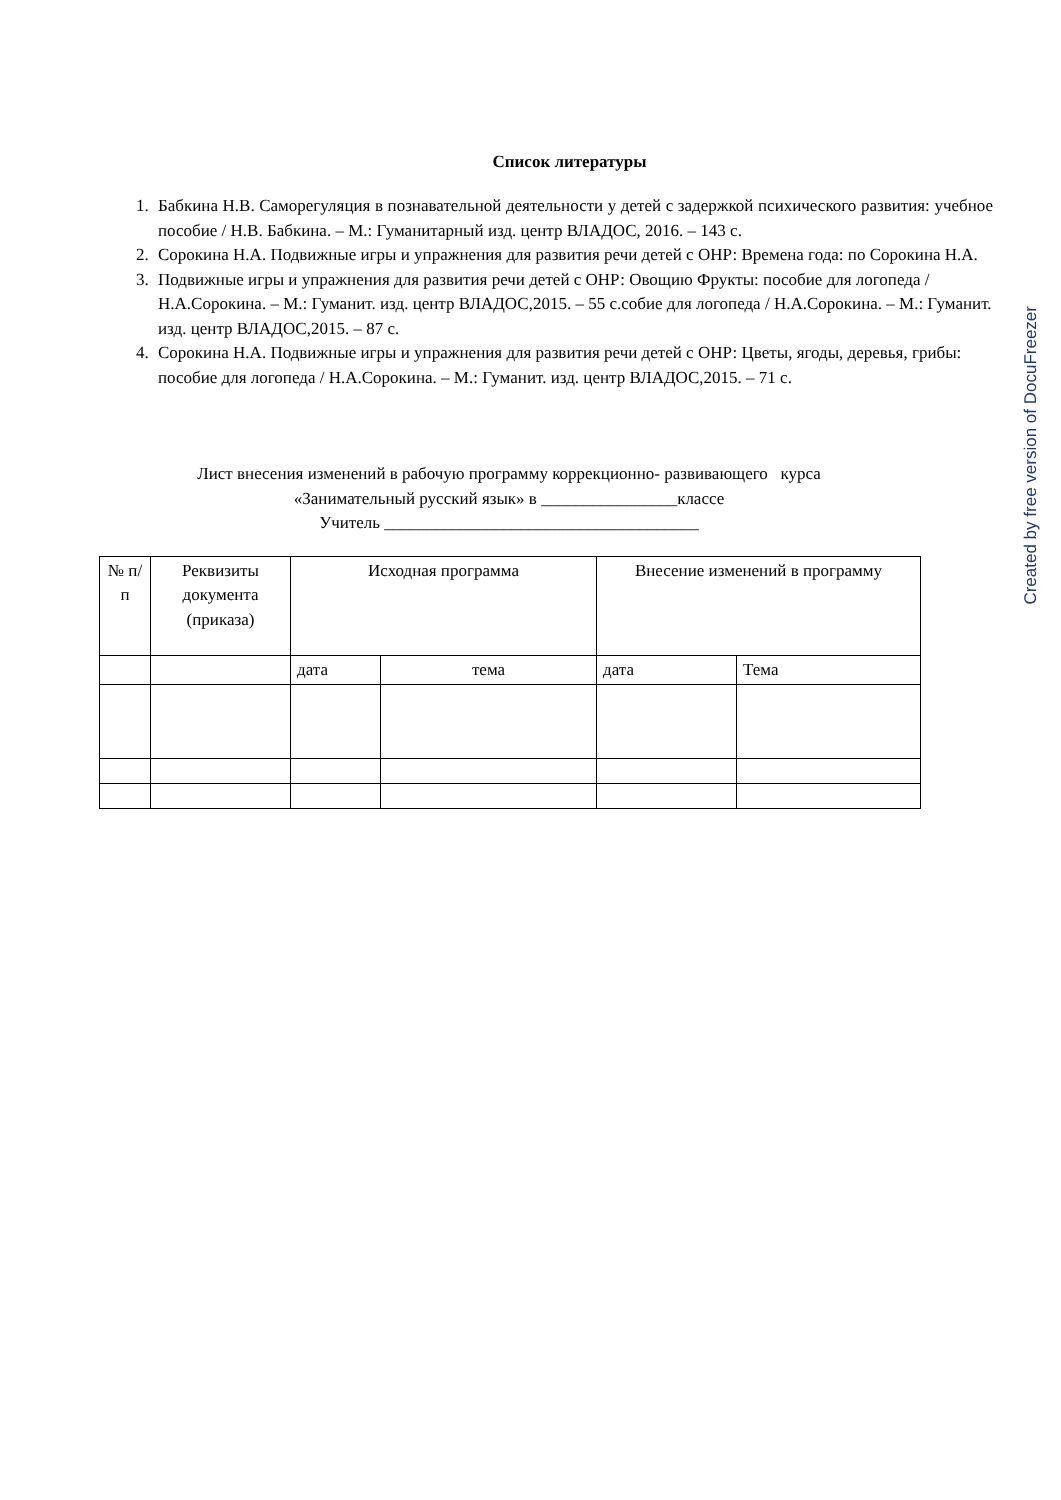Список литературы
1. Бабкина Н.В. Саморегуляция в познавательной деятельности у детей с задержкой психического развития: учебное пособие / Н.В. Бабкина. – М.: Гуманитарный изд. центр ВЛАДОС, 2016. – 143 с.
2. Сорокина Н.А. Подвижные игры и упражнения для развития речи детей с ОНР: Времена года: по Сорокина Н.А.
3. Подвижные игры и упражнения для развития речи детей с ОНР: Овощию Фрукты: пособие для логопеда / Н.А.Сорокина. – М.: Гуманит. изд. центр ВЛАДОС,2015. – 55 с.собие для логопеда / Н.А.Сорокина. – М.: Гуманит. изд. центр ВЛАДОС,2015. – 87 с.
4. Сорокина Н.А. Подвижные игры и упражнения для развития речи детей с ОНР: Цветы, ягоды, деревья, грибы: пособие для логопеда / Н.А.Сорокина. – М.: Гуманит. изд. центр ВЛАДОС,2015. – 71 с.
Лист внесения изменений в рабочую программу коррекционно- развивающего курса
«Занимательный русский язык» в ________________классе
Учитель _____________________________________
| № п/п | Реквизиты документа (приказа) | Исходная программа | | Внесение изменений в программу | |
| --- | --- | --- | --- | --- | --- |
| | | дата | тема | дата | Тема |
Created by free version of DocuFreezer